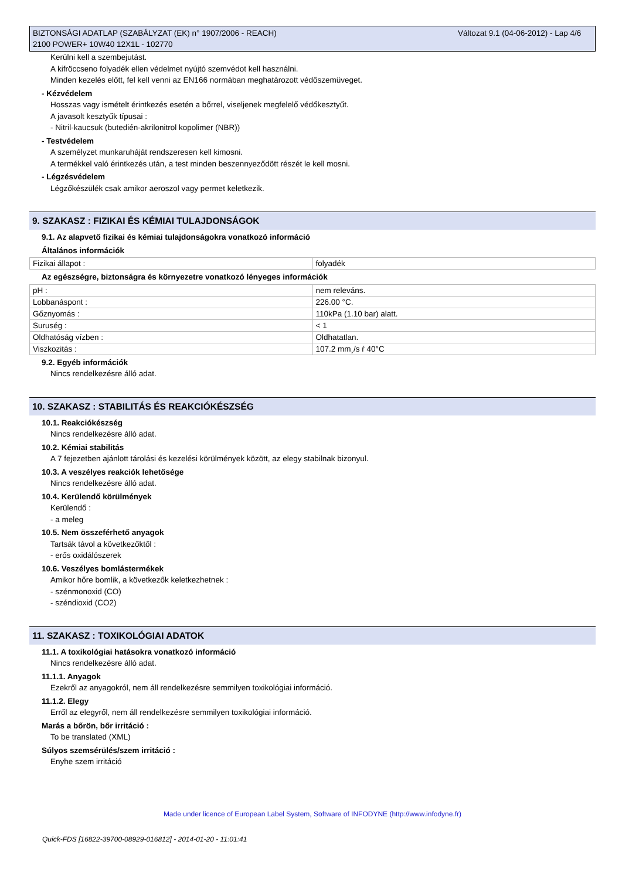BIZTONSÁGI ADATLAP (SZABÁLYZAT (EK) n° 1907/2006 - REACH)
2100 POWER+ 10W40 12X1L - 102770
Változat 9.1 (04-06-2012) - Lap 4/6
Kerülni kell a szembejutást.
A kifröccseno folyadék ellen védelmet nyújtó szemvédot kell használni.
Minden kezelés előtt, fel kell venni az EN166 normában meghatározott védőszemüveget.
- Kézvédelem
Hosszas vagy ismételt érintkezés esetén a bőrrel, viseljenek megfelelő védőkesztyűt.
A javasolt kesztyűk típusai :
- Nitril-kaucsuk (butedién-akrilonitrol kopolimer (NBR))
- Testvédelem
A személyzet munkaruháját rendszeresen kell kimosni.
A termékkel való érintkezés után, a test minden beszennyeződött részét le kell mosni.
- Légzésvédelem
Légzőkészülék csak amikor aeroszol vagy permet keletkezik.
9. SZAKASZ : FIZIKAI ÉS KÉMIAI TULAJDONSÁGOK
9.1. Az alapvető fizikai és kémiai tulajdonságokra vonatkozó információ
Általános információk
| Fizikai állapot : | folyadék |
Az egészségre, biztonságra és környezetre vonatkozó lényeges információk
| pH : | nem releváns. |
| Lobbanáspont : | 226.00 °C. |
| Gőznyomás : | 110kPa (1.10 bar) alatt. |
| Suruség : | < 1 |
| Oldhatóság vízben : | Oldhatatlan. |
| Viszkozitás : | 107.2 mm¸/s ŕ 40°C |
9.2. Egyéb információk
Nincs rendelkezésre álló adat.
10. SZAKASZ : STABILITÁS ÉS REAKCIÓKÉSZSÉG
10.1. Reakciókészség
Nincs rendelkezésre álló adat.
10.2. Kémiai stabilitás
A 7 fejezetben ajánlott tárolási és kezelési körülmények között, az elegy stabilnak bizonyul.
10.3. A veszélyes reakciók lehetősége
Nincs rendelkezésre álló adat.
10.4. Kerülendő körülmények
Kerülendő :
- a meleg
10.5. Nem összeférhető anyagok
Tartsák távol a következőktől :
- erős oxidálószerek
10.6. Veszélyes bomlástermékek
Amikor hőre bomlik, a következők keletkezhetnek :
- szénmonoxid (CO)
- széndioxid (CO2)
11. SZAKASZ : TOXIKOLÓGIAI ADATOK
11.1. A toxikológiai hatásokra vonatkozó információ
Nincs rendelkezésre álló adat.
11.1.1. Anyagok
Ezekről az anyagokról, nem áll rendelkezésre semmilyen toxikológiai információ.
11.1.2. Elegy
Erről az elegyről, nem áll rendelkezésre semmilyen toxikológiai információ.
Marás a bőrön, bőr irritáció :
To be translated (XML)
Súlyos szemsérülés/szem irritáció :
Enyhe szem irritáció
Made under licence of European Label System, Software of INFODYNE (http://www.infodyne.fr)
Quick-FDS [16822-39700-08929-016812] - 2014-01-20 - 11:01:41